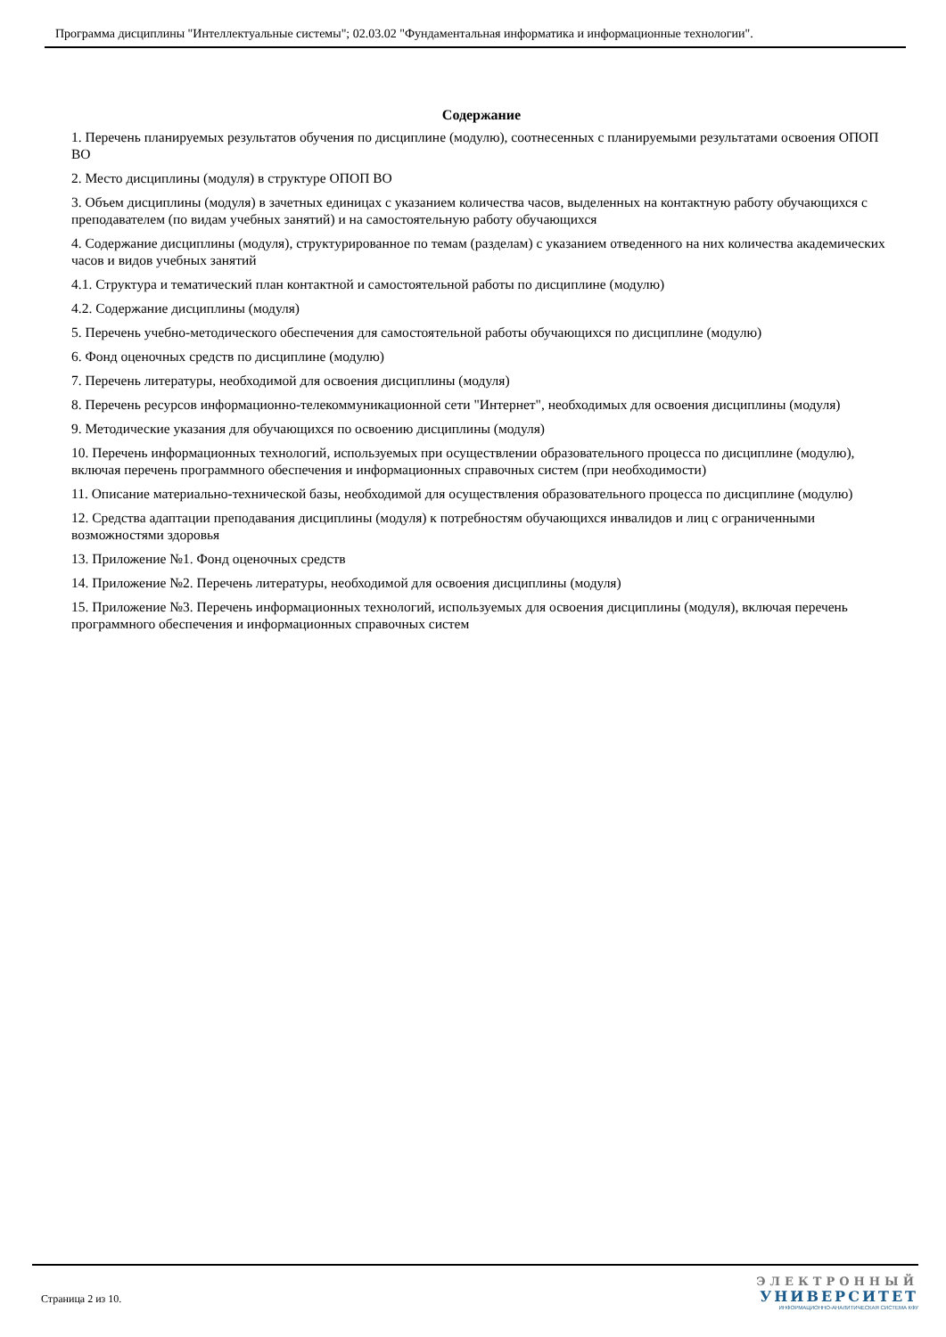Программа дисциплины "Интеллектуальные системы"; 02.03.02 "Фундаментальная информатика и информационные технологии".
Содержание
1. Перечень планируемых результатов обучения по дисциплине (модулю), соотнесенных с планируемыми результатами освоения ОПОП ВО
2. Место дисциплины (модуля) в структуре ОПОП ВО
3. Объем дисциплины (модуля) в зачетных единицах с указанием количества часов, выделенных на контактную работу обучающихся с преподавателем (по видам учебных занятий) и на самостоятельную работу обучающихся
4. Содержание дисциплины (модуля), структурированное по темам (разделам) с указанием отведенного на них количества академических часов и видов учебных занятий
4.1. Структура и тематический план контактной и самостоятельной работы по дисциплине (модулю)
4.2. Содержание дисциплины (модуля)
5. Перечень учебно-методического обеспечения для самостоятельной работы обучающихся по дисциплине (модулю)
6. Фонд оценочных средств по дисциплине (модулю)
7. Перечень литературы, необходимой для освоения дисциплины (модуля)
8. Перечень ресурсов информационно-телекоммуникационной сети "Интернет", необходимых для освоения дисциплины (модуля)
9. Методические указания для обучающихся по освоению дисциплины (модуля)
10. Перечень информационных технологий, используемых при осуществлении образовательного процесса по дисциплине (модулю), включая перечень программного обеспечения и информационных справочных систем (при необходимости)
11. Описание материально-технической базы, необходимой для осуществления образовательного процесса по дисциплине (модулю)
12. Средства адаптации преподавания дисциплины (модуля) к потребностям обучающихся инвалидов и лиц с ограниченными возможностями здоровья
13. Приложение №1. Фонд оценочных средств
14. Приложение №2. Перечень литературы, необходимой для освоения дисциплины (модуля)
15. Приложение №3. Перечень информационных технологий, используемых для освоения дисциплины (модуля), включая перечень программного обеспечения и информационных справочных систем
Страница 2 из 10.
ЭЛЕКТРОННЫЙ
УНИВЕРСИТЕТ
ИНФОРМАЦИОННО-АНАЛИТИЧЕСКАЯ СИСТЕМА КФУ